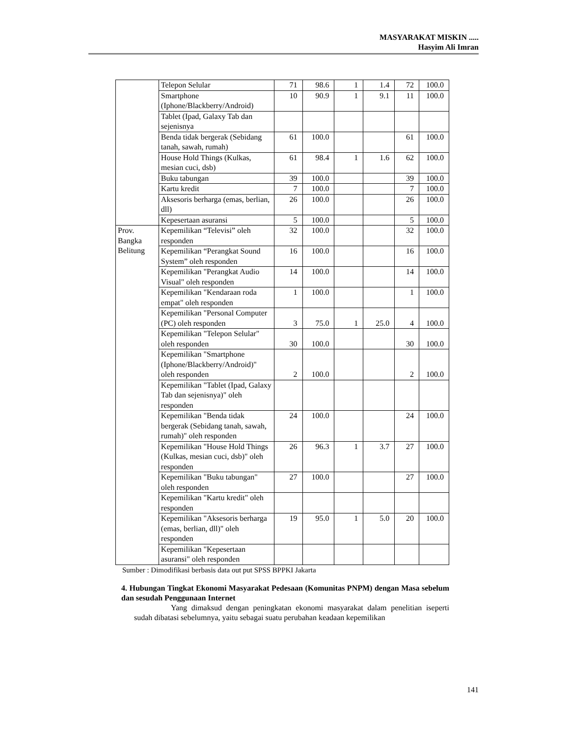MASYARAKAT MISKIN .....
Hasyim Ali Imran
| | Telepon Selular | 71 | 98.6 | 1 | 1.4 | 72 | 100.0 |
| | Smartphone (Iphone/Blackberry/Android) | 10 | 90.9 | 1 | 9.1 | 11 | 100.0 |
| | Tablet (Ipad, Galaxy Tab dan sejenisnya | | | | | | |
| | Benda tidak bergerak (Sebidang tanah, sawah, rumah) | 61 | 100.0 | | | 61 | 100.0 |
| | House Hold Things (Kulkas, mesian cuci, dsb) | 61 | 98.4 | 1 | 1.6 | 62 | 100.0 |
| | Buku tabungan | 39 | 100.0 | | | 39 | 100.0 |
| | Kartu kredit | 7 | 100.0 | | | 7 | 100.0 |
| | Aksesoris berharga (emas, berlian, dll) | 26 | 100.0 | | | 26 | 100.0 |
| | Kepesertaan asuransi | 5 | 100.0 | | | 5 | 100.0 |
| Prov. Bangka Belitung | Kepemilikan “Televisi” oleh responden | 32 | 100.0 | | | 32 | 100.0 |
| | Kepemilikan “Perangkat Sound System” oleh responden | 16 | 100.0 | | | 16 | 100.0 |
| | Kepemilikan "Perangkat Audio Visual" oleh responden | 14 | 100.0 | | | 14 | 100.0 |
| | Kepemilikan "Kendaraan roda empat" oleh responden | 1 | 100.0 | | | 1 | 100.0 |
| | Kepemilikan "Personal Computer (PC) oleh responden | 3 | 75.0 | 1 | 25.0 | 4 | 100.0 |
| | Kepemilikan "Telepon Selular" oleh responden | 30 | 100.0 | | | 30 | 100.0 |
| | Kepemilikan "Smartphone (Iphone/Blackberry/Android)" oleh responden | 2 | 100.0 | | | 2 | 100.0 |
| | Kepemilikan "Tablet (Ipad, Galaxy Tab dan sejenisnya)" oleh responden | | | | | | |
| | Kepemilikan "Benda tidak bergerak (Sebidang tanah, sawah, rumah)" oleh responden | 24 | 100.0 | | | 24 | 100.0 |
| | Kepemilikan "House Hold Things (Kulkas, mesian cuci, dsb)" oleh responden | 26 | 96.3 | 1 | 3.7 | 27 | 100.0 |
| | Kepemilikan "Buku tabungan" oleh responden | 27 | 100.0 | | | 27 | 100.0 |
| | Kepemilikan "Kartu kredit" oleh responden | | | | | | |
| | Kepemilikan "Aksesoris berharga (emas, berlian, dll)" oleh responden | 19 | 95.0 | 1 | 5.0 | 20 | 100.0 |
| | Kepemilikan "Kepesertaan asuransi" oleh responden | | | | | | |
Sumber : Dimodifikasi berbasis data out put SPSS BPPKI Jakarta
4. Hubungan Tingkat Ekonomi Masyarakat Pedesaan (Komunitas PNPM) dengan Masa sebelum dan sesudah Penggunaan Internet
Yang dimaksud dengan peningkatan ekonomi masyarakat dalam penelitian iseperti sudah dibatasi sebelumnya, yaitu sebagai suatu perubahan keadaan kepemilikan
141